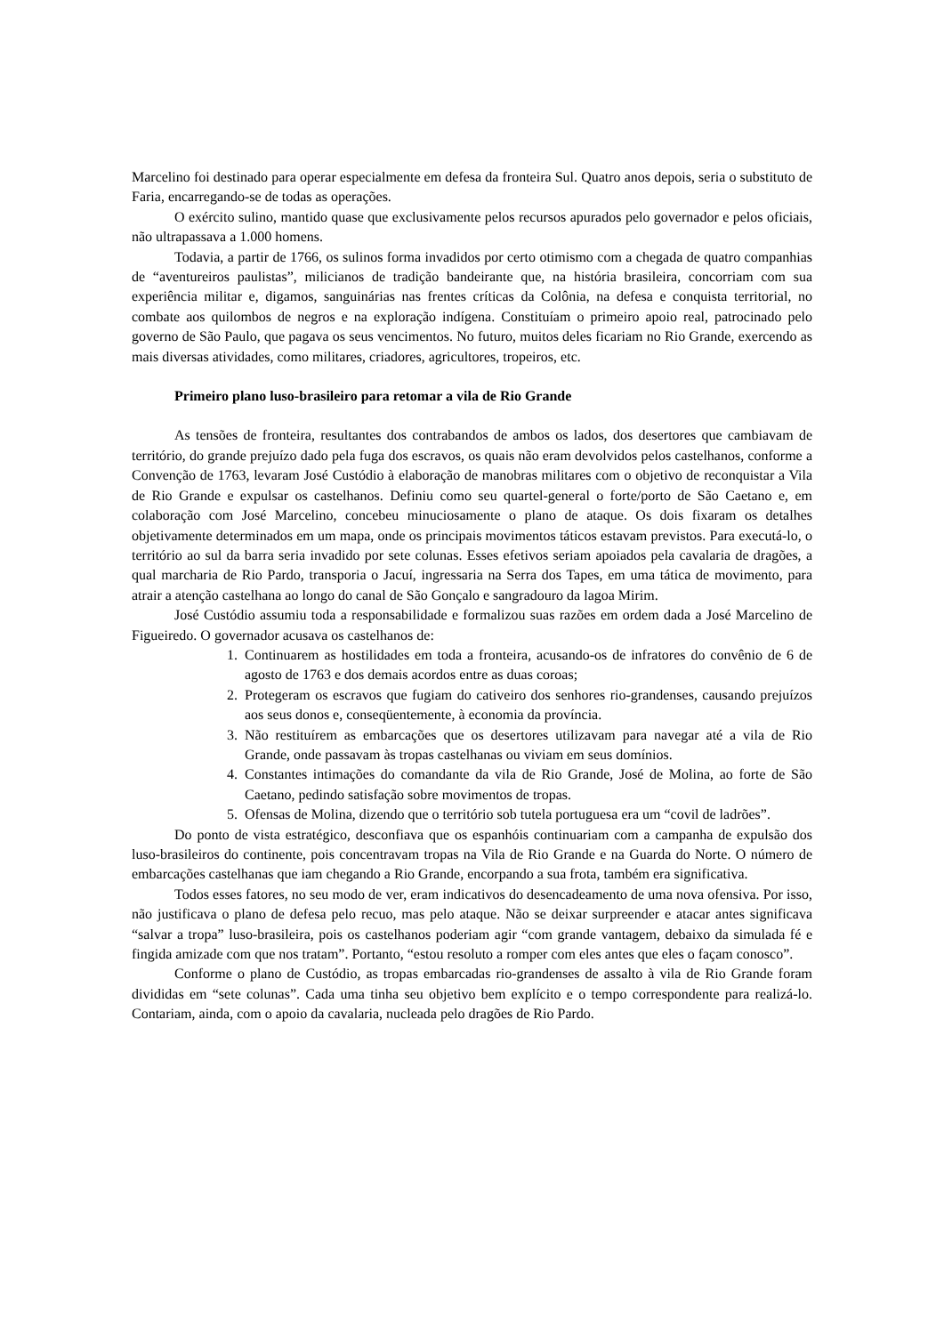Marcelino foi destinado para operar especialmente em defesa da fronteira Sul. Quatro anos depois, seria o substituto de Faria, encarregando-se de todas as operações.
O exército sulino, mantido quase que exclusivamente pelos recursos apurados pelo governador e pelos oficiais, não ultrapassava a 1.000 homens.
Todavia, a partir de 1766, os sulinos forma invadidos por certo otimismo com a chegada de quatro companhias de “aventureiros paulistas”, milicianos de tradição bandeirante que, na história brasileira, concorriam com sua experiência militar e, digamos, sanguinárias nas frentes críticas da Colônia, na defesa e conquista territorial, no combate aos quilombos de negros e na exploração indígena. Constituíam o primeiro apoio real, patrocinado pelo governo de São Paulo, que pagava os seus vencimentos. No futuro, muitos deles ficariam no Rio Grande, exercendo as mais diversas atividades, como militares, criadores, agricultores, tropeiros, etc.
Primeiro plano luso-brasileiro para retomar a vila de Rio Grande
As tensões de fronteira, resultantes dos contrabandos de ambos os lados, dos desertores que cambiavam de território, do grande prejuízo dado pela fuga dos escravos, os quais não eram devolvidos pelos castelhanos, conforme a Convenção de 1763, levaram José Custódio à elaboração de manobras militares com o objetivo de reconquistar a Vila de Rio Grande e expulsar os castelhanos. Definiu como seu quartel-general o forte/porto de São Caetano e, em colaboração com José Marcelino, concebeu minuciosamente o plano de ataque. Os dois fixaram os detalhes objetivamente determinados em um mapa, onde os principais movimentos táticos estavam previstos. Para executá-lo, o território ao sul da barra seria invadido por sete colunas. Esses efetivos seriam apoiados pela cavalaria de dragões, a qual marcharia de Rio Pardo, transporia o Jacuí, ingressaria na Serra dos Tapes, em uma tática de movimento, para atrair a atenção castelhana ao longo do canal de São Gonçalo e sangradouro da lagoa Mirim.
José Custódio assumiu toda a responsabilidade e formalizou suas razões em ordem dada a José Marcelino de Figueiredo. O governador acusava os castelhanos de:
1. Continuarem as hostilidades em toda a fronteira, acusando-os de infratores do convênio de 6 de agosto de 1763 e dos demais acordos entre as duas coroas;
2. Protegeram os escravos que fugiam do cativeiro dos senhores rio-grandenses, causando prejuízos aos seus donos e, conseqüentemente, à economia da província.
3. Não restituírem as embarcações que os desertores utilizavam para navegar até a vila de Rio Grande, onde passavam às tropas castelhanas ou viviam em seus domínios.
4. Constantes intimações do comandante da vila de Rio Grande, José de Molina, ao forte de São Caetano, pedindo satisfação sobre movimentos de tropas.
5. Ofensas de Molina, dizendo que o território sob tutela portuguesa era um “covil de ladrões”.
Do ponto de vista estratégico, desconfiava que os espanhóis continuariam com a campanha de expulsão dos luso-brasileiros do continente, pois concentravam tropas na Vila de Rio Grande e na Guarda do Norte. O número de embarcações castelhanas que iam chegando a Rio Grande, encorpando a sua frota, também era significativa.
Todos esses fatores, no seu modo de ver, eram indicativos do desencadeamento de uma nova ofensiva. Por isso, não justificava o plano de defesa pelo recuo, mas pelo ataque. Não se deixar surpreender e atacar antes significava “salvar a tropa” luso-brasileira, pois os castelhanos poderiam agir “com grande vantagem, debaixo da simulada fé e fingida amizade com que nos tratam”. Portanto, “estou resoluto a romper com eles antes que eles o façam conosco”.
Conforme o plano de Custódio, as tropas embarcadas rio-grandenses de assalto à vila de Rio Grande foram divididas em “sete colunas”. Cada uma tinha seu objetivo bem explícito e o tempo correspondente para realizá-lo. Contariam, ainda, com o apoio da cavalaria, nucleada pelo dragões de Rio Pardo.